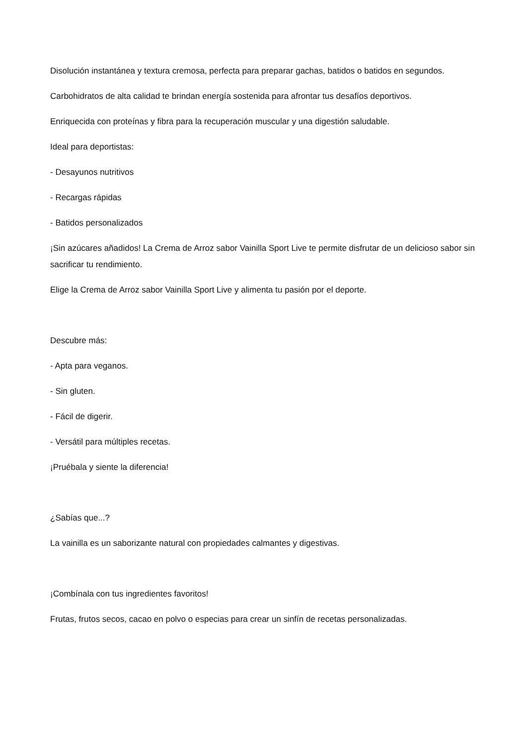Disolución instantánea y textura cremosa, perfecta para preparar gachas, batidos o batidos en segundos.
Carbohidratos de alta calidad te brindan energía sostenida para afrontar tus desafíos deportivos.
Enriquecida con proteínas y fibra para la recuperación muscular y una digestión saludable.
Ideal para deportistas:
- Desayunos nutritivos
- Recargas rápidas
- Batidos personalizados
¡Sin azúcares añadidos! La Crema de Arroz sabor Vainilla Sport Live te permite disfrutar de un delicioso sabor sin sacrificar tu rendimiento.
Elige la Crema de Arroz sabor Vainilla Sport Live y alimenta tu pasión por el deporte.
Descubre más:
- Apta para veganos.
- Sin gluten.
- Fácil de digerir.
- Versátil para múltiples recetas.
¡Pruébala y siente la diferencia!
¿Sabías que...?
La vainilla es un saborizante natural con propiedades calmantes y digestivas.
¡Combínala con tus ingredientes favoritos!
Frutas, frutos secos, cacao en polvo o especias para crear un sinfín de recetas personalizadas.